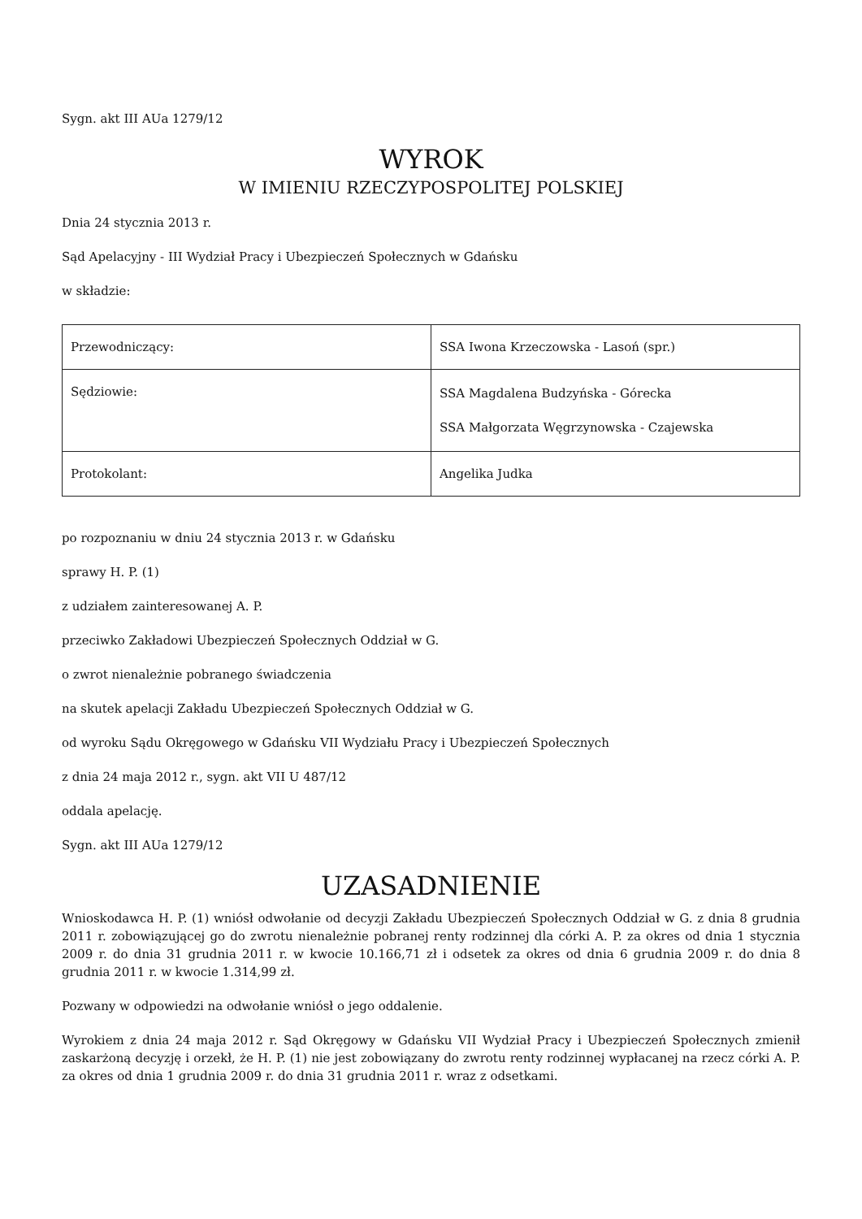Sygn. akt III AUa 1279/12
WYROK
W IMIENIU RZECZYPOSPOLITEJ POLSKIEJ
Dnia 24 stycznia 2013 r.
Sąd Apelacyjny - III Wydział Pracy i Ubezpieczeń Społecznych w Gdańsku
w składzie:
| Przewodniczący: | SSA Iwona Krzeczowska - Lasoń (spr.) |
| Sędziowie: | SSA Magdalena Budzyńska - Górecka SSA Małgorzata Węgrzynowska - Czajewska |
| Protokolant: | Angelika Judka |
po rozpoznaniu w dniu 24 stycznia 2013 r. w Gdańsku
sprawy H. P. (1)
z udziałem zainteresowanej A. P.
przeciwko Zakładowi Ubezpieczeń Społecznych Oddział w G.
o zwrot nienależnie pobranego świadczenia
na skutek apelacji Zakładu Ubezpieczeń Społecznych Oddział w G.
od wyroku Sądu Okręgowego w Gdańsku VII Wydziału Pracy i Ubezpieczeń Społecznych
z dnia 24 maja 2012 r., sygn. akt VII U 487/12
oddala apelację.
Sygn. akt III AUa 1279/12
UZASADNIENIE
Wnioskodawca H. P. (1) wniósł odwołanie od decyzji Zakładu Ubezpieczeń Społecznych Oddział w G. z dnia 8 grudnia 2011 r. zobowiązującej go do zwrotu nienależnie pobranej renty rodzinnej dla córki A. P. za okres od dnia 1 stycznia 2009 r. do dnia 31 grudnia 2011 r. w kwocie 10.166,71 zł i odsetek za okres od dnia 6 grudnia 2009 r. do dnia 8 grudnia 2011 r. w kwocie 1.314,99 zł.
Pozwany w odpowiedzi na odwołanie wniósł o jego oddalenie.
Wyrokiem z dnia 24 maja 2012 r. Sąd Okręgowy w Gdańsku VII Wydział Pracy i Ubezpieczeń Społecznych zmienił zaskarżoną decyzję i orzekł, że H. P. (1) nie jest zobowiązany do zwrotu renty rodzinnej wypłacanej na rzecz córki A. P. za okres od dnia 1 grudnia 2009 r. do dnia 31 grudnia 2011 r. wraz z odsetkami.